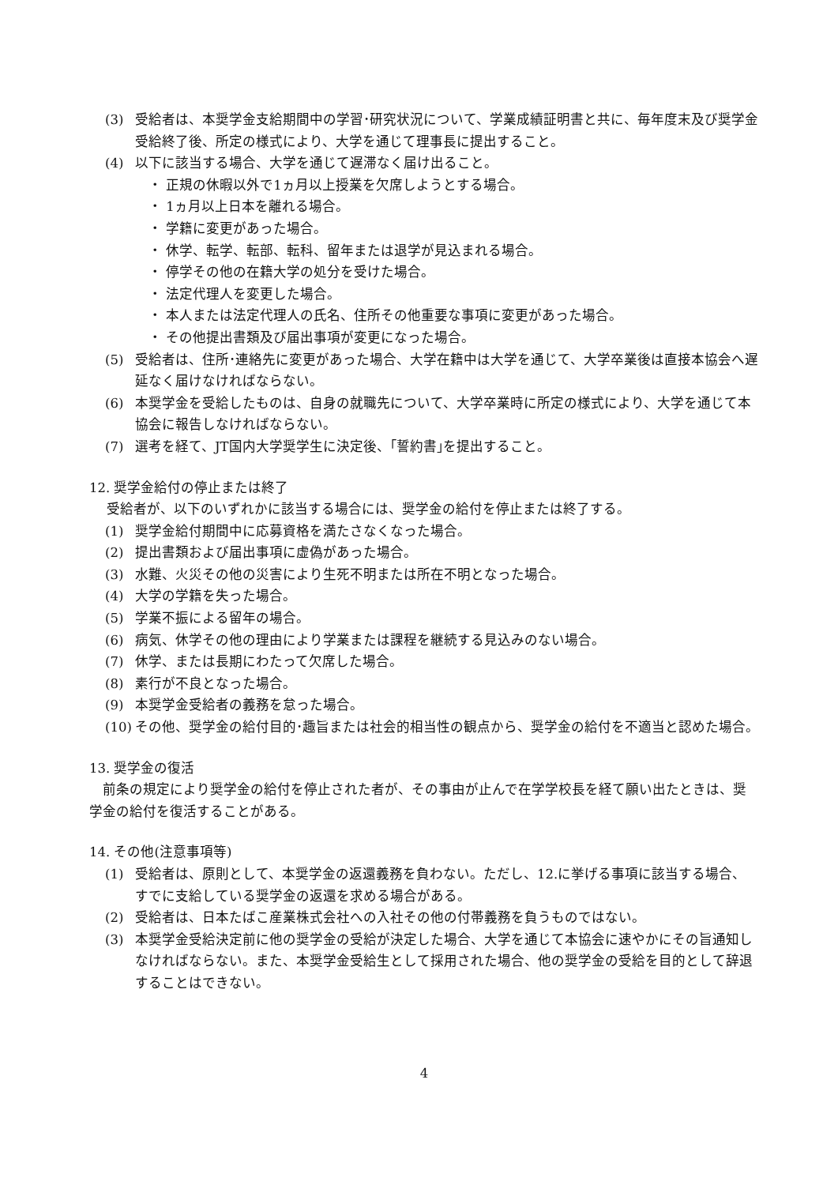(3) 受給者は、本奨学金支給期間中の学習･研究状況について、学業成績証明書と共に、毎年度末及び奨学金受給終了後、所定の様式により、大学を通じて理事長に提出すること。
(4) 以下に該当する場合、大学を通じて遅滞なく届け出ること。
・ 正規の休暇以外で1ヵ月以上授業を欠席しようとする場合。
・ 1ヵ月以上日本を離れる場合。
・ 学籍に変更があった場合。
・ 休学、転学、転部、転科、留年または退学が見込まれる場合。
・ 停学その他の在籍大学の処分を受けた場合。
・ 法定代理人を変更した場合。
・ 本人または法定代理人の氏名、住所その他重要な事項に変更があった場合。
・ その他提出書類及び届出事項が変更になった場合。
(5) 受給者は、住所･連絡先に変更があった場合、大学在籍中は大学を通じて、大学卒業後は直接本協会へ遅延なく届けなければならない。
(6) 本奨学金を受給したものは、自身の就職先について、大学卒業時に所定の様式により、大学を通じて本協会に報告しなければならない。
(7) 選考を経て、JT国内大学奨学生に決定後、｢誓約書｣を提出すること。
12. 奨学金給付の停止または終了
受給者が、以下のいずれかに該当する場合には、奨学金の給付を停止または終了する。
(1) 奨学金給付期間中に応募資格を満たさなくなった場合。
(2) 提出書類および届出事項に虚偽があった場合。
(3) 水難、火災その他の災害により生死不明または所在不明となった場合。
(4) 大学の学籍を失った場合。
(5) 学業不振による留年の場合。
(6) 病気、休学その他の理由により学業または課程を継続する見込みのない場合。
(7) 休学、または長期にわたって欠席した場合。
(8) 素行が不良となった場合。
(9) 本奨学金受給者の義務を怠った場合。
(10) その他、奨学金の給付目的･趣旨または社会的相当性の観点から、奨学金の給付を不適当と認めた場合。
13. 奨学金の復活
　前条の規定により奨学金の給付を停止された者が、その事由が止んで在学学校長を経て願い出たときは、奨学金の給付を復活することがある。
14. その他(注意事項等)
(1) 受給者は、原則として、本奨学金の返還義務を負わない。ただし、12.に挙げる事項に該当する場合、すでに支給している奨学金の返還を求める場合がある。
(2) 受給者は、日本たばこ産業株式会社への入社その他の付帯義務を負うものではない。
(3) 本奨学金受給決定前に他の奨学金の受給が決定した場合、大学を通じて本協会に速やかにその旨通知しなければならない。また、本奨学金受給生として採用された場合、他の奨学金の受給を目的として辞退することはできない。
4